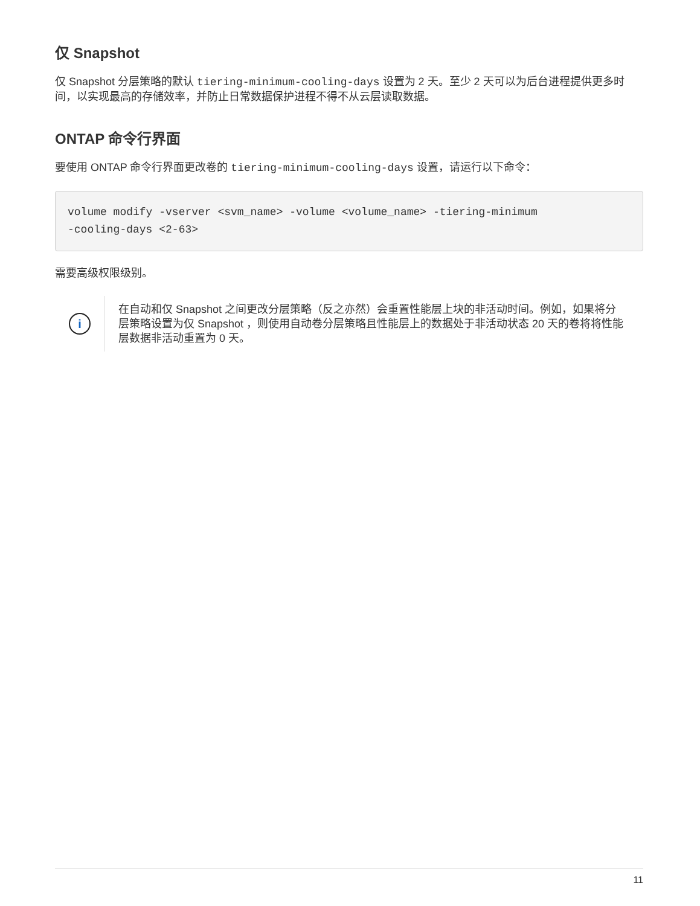仅 Snapshot
仅 Snapshot 分层策略的默认 tiering-minimum-cooling-days 设置为 2 天。至少 2 天可以为后台进程提供更多时间，以实现最高的存储效率，并防止日常数据保护进程不得不从云层读取数据。
ONTAP 命令行界面
要使用 ONTAP 命令行界面更改卷的 tiering-minimum-cooling-days 设置，请运行以下命令：
volume modify -vserver <svm_name> -volume <volume_name> -tiering-minimum
-cooling-days <2-63>
需要高级权限级别。
i
在自动和仅 Snapshot 之间更改分层策略（反之亦然）会重置性能层上块的非活动时间。例如，如果将分层策略设置为仅 Snapshot ，则使用自动卷分层策略且性能层上的数据处于非活动状态 20 天的卷将将性能层数据非活动重置为 0 天。
11